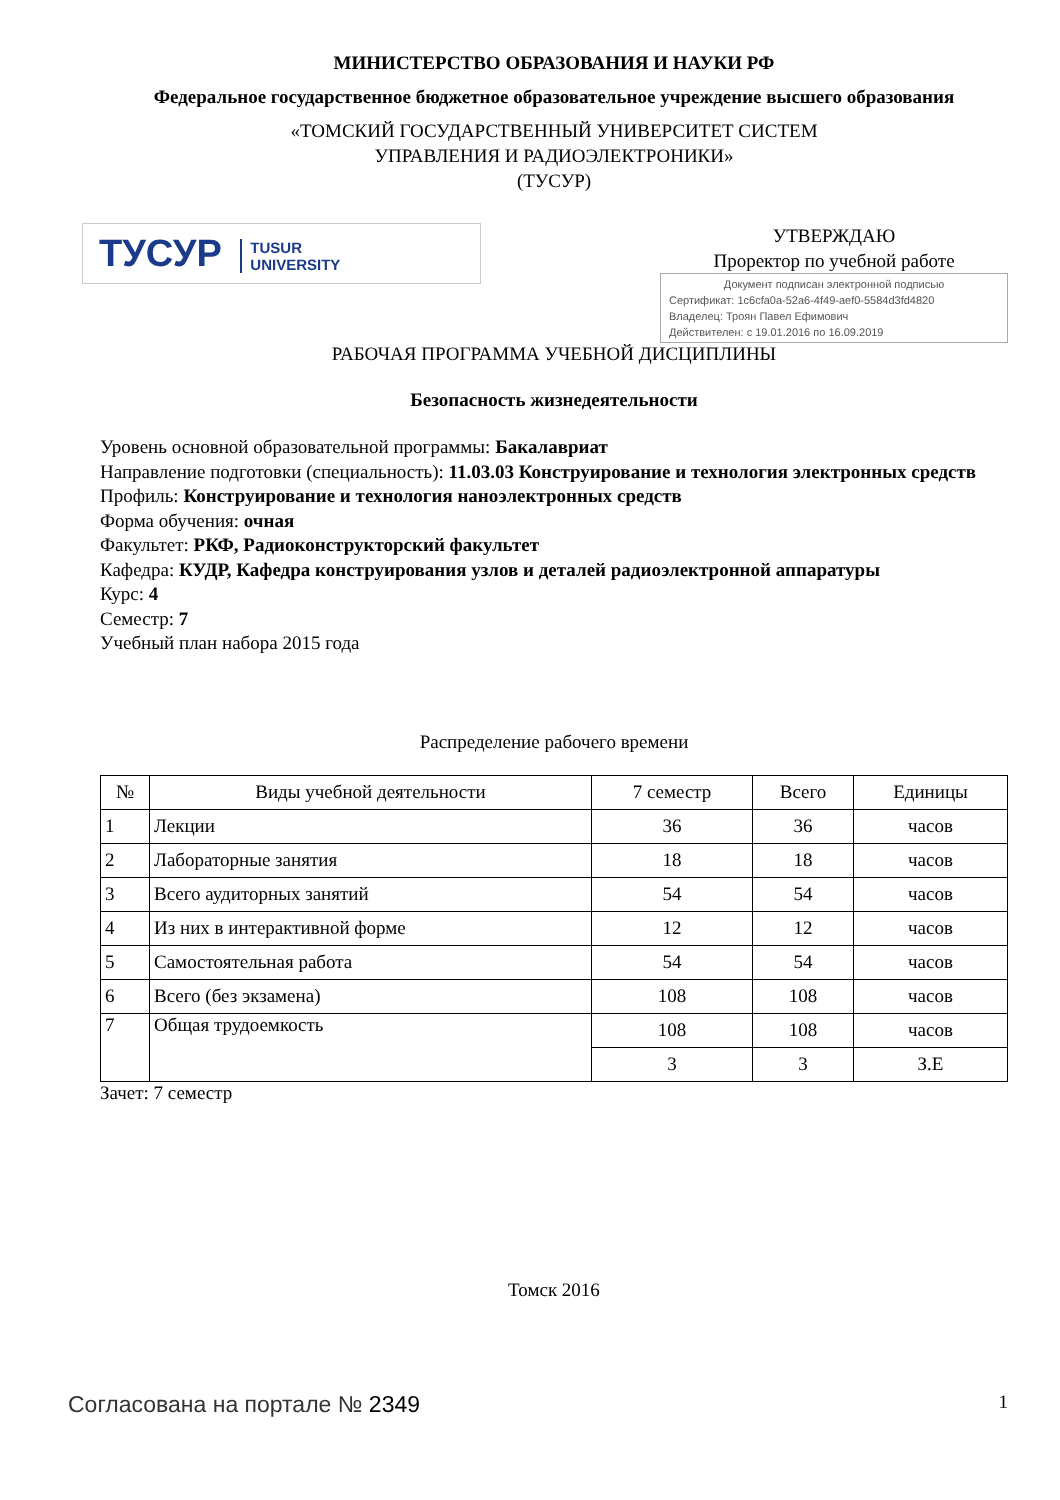МИНИСТЕРСТВО ОБРАЗОВАНИЯ И НАУКИ РФ
Федеральное государственное бюджетное образовательное учреждение высшего образования
«ТОМСКИЙ ГОСУДАРСТВЕННЫЙ УНИВЕРСИТЕТ СИСТЕМ
УПРАВЛЕНИЯ И РАДИОЭЛЕКТРОНИКИ»
(ТУСУР)
ТУСУР TUSUR
UNIVERSITY
УТВЕРЖДАЮ
Проректор по учебной работе
Документ подписан электронной подписью
Сертификат: 1c6cfa0a-52a6-4f49-aef0-5584d3fd4820
Владелец: Троян Павел Ефимович
Действителен: с 19.01.2016 по 16.09.2019
РАБОЧАЯ ПРОГРАММА УЧЕБНОЙ ДИСЦИПЛИНЫ
Безопасность жизнедеятельности
Уровень основной образовательной программы: Бакалавриат
Направление подготовки (специальность): 11.03.03 Конструирование и технология электронных средств
Профиль: Конструирование и технология наноэлектронных средств
Форма обучения: очная
Факультет: РКФ, Радиоконструкторский факультет
Кафедра: КУДР, Кафедра конструирования узлов и деталей радиоэлектронной аппаратуры
Курс: 4
Семестр: 7
Учебный план набора 2015 года
Распределение рабочего времени
| № | Виды учебной деятельности | 7 семестр | Всего | Единицы |
| --- | --- | --- | --- | --- |
| 1 | Лекции | 36 | 36 | часов |
| 2 | Лабораторные занятия | 18 | 18 | часов |
| 3 | Всего аудиторных занятий | 54 | 54 | часов |
| 4 | Из них в интерактивной форме | 12 | 12 | часов |
| 5 | Самостоятельная работа | 54 | 54 | часов |
| 6 | Всего (без экзамена) | 108 | 108 | часов |
| 7 | Общая трудоемкость | 108 | 108 | часов |
| | | 3 | 3 | З.Е |
Зачет: 7 семестр
Томск 2016
Согласована на портале № 2349
1